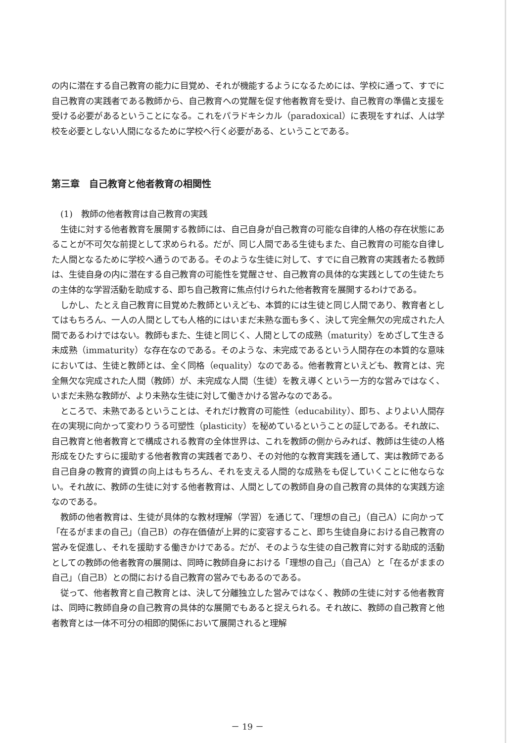の内に潜在する自己教育の能力に目覚め、それが機能するようになるためには、学校に通って、すでに自己教育の実践者である教師から、自己教育への覚醒を促す他者教育を受け、自己教育の準備と支援を受ける必要があるということになる。これをパラドキシカル（paradoxical）に表現をすれば、人は学校を必要としない人間になるために学校へ行く必要がある、ということである。
第三章　自己教育と他者教育の相関性
(1)　教師の他者教育は自己教育の実践
生徒に対する他者教育を展開する教師には、自己自身が自己教育の可能な自律的人格の存在状態にあることが不可欠な前提として求められる。だが、同じ人間である生徒もまた、自己教育の可能な自律した人間となるために学校へ通うのである。そのような生徒に対して、すでに自己教育の実践者たる教師は、生徒自身の内に潜在する自己教育の可能性を覚醒させ、自己教育の具体的な実践としての生徒たちの主体的な学習活動を助成する、即ち自己教育に焦点付けられた他者教育を展開するわけである。
しかし、たとえ自己教育に目覚めた教師といえども、本質的には生徒と同じ人間であり、教育者としてはもちろん、一人の人間としても人格的にはいまだ未熟な面も多く、決して完全無欠の完成された人間であるわけではない。教師もまた、生徒と同じく、人間としての成熟（maturity）をめざして生きる未成熟（immaturity）な存在なのである。そのような、未完成であるという人間存在の本質的な意味においては、生徒と教師とは、全く同格（equality）なのである。他者教育といえども、教育とは、完全無欠な完成された人間（教師）が、未完成な人間（生徒）を教え導くという一方的な営みではなく、いまだ未熟な教師が、より未熟な生徒に対して働きかける営みなのである。
ところで、未熟であるということは、それだけ教育の可能性（educability）、即ち、よりよい人間存在の実現に向かって変わりうる可塑性（plasticity）を秘めているということの証しである。それ故に、自己教育と他者教育とで構成される教育の全体世界は、これを教師の側からみれば、教師は生徒の人格形成をひたすらに援助する他者教育の実践者であり、その対他的な教育実践を通して、実は教師である自己自身の教育的資質の向上はもちろん、それを支える人間的な成熟をも促していくことに他ならない。それ故に、教師の生徒に対する他者教育は、人間としての教師自身の自己教育の具体的な実践方途なのである。
教師の他者教育は、生徒が具体的な教材理解（学習）を通じて、「理想の自己」（自己A）に向かって「在るがままの自己」（自己B）の存在価値が上昇的に変容すること、即ち生徒自身における自己教育の営みを促進し、それを援助する働きかけである。だが、そのような生徒の自己教育に対する助成的活動としての教師の他者教育の展開は、同時に教師自身における「理想の自己」（自己A）と「在るがままの自己」（自己B）との間における自己教育の営みでもあるのである。
従って、他者教育と自己教育とは、決して分離独立した営みではなく、教師の生徒に対する他者教育は、同時に教師自身の自己教育の具体的な展開でもあると捉えられる。それ故に、教師の自己教育と他者教育とは一体不可分の相即的関係において展開されると理解
－ 19 －